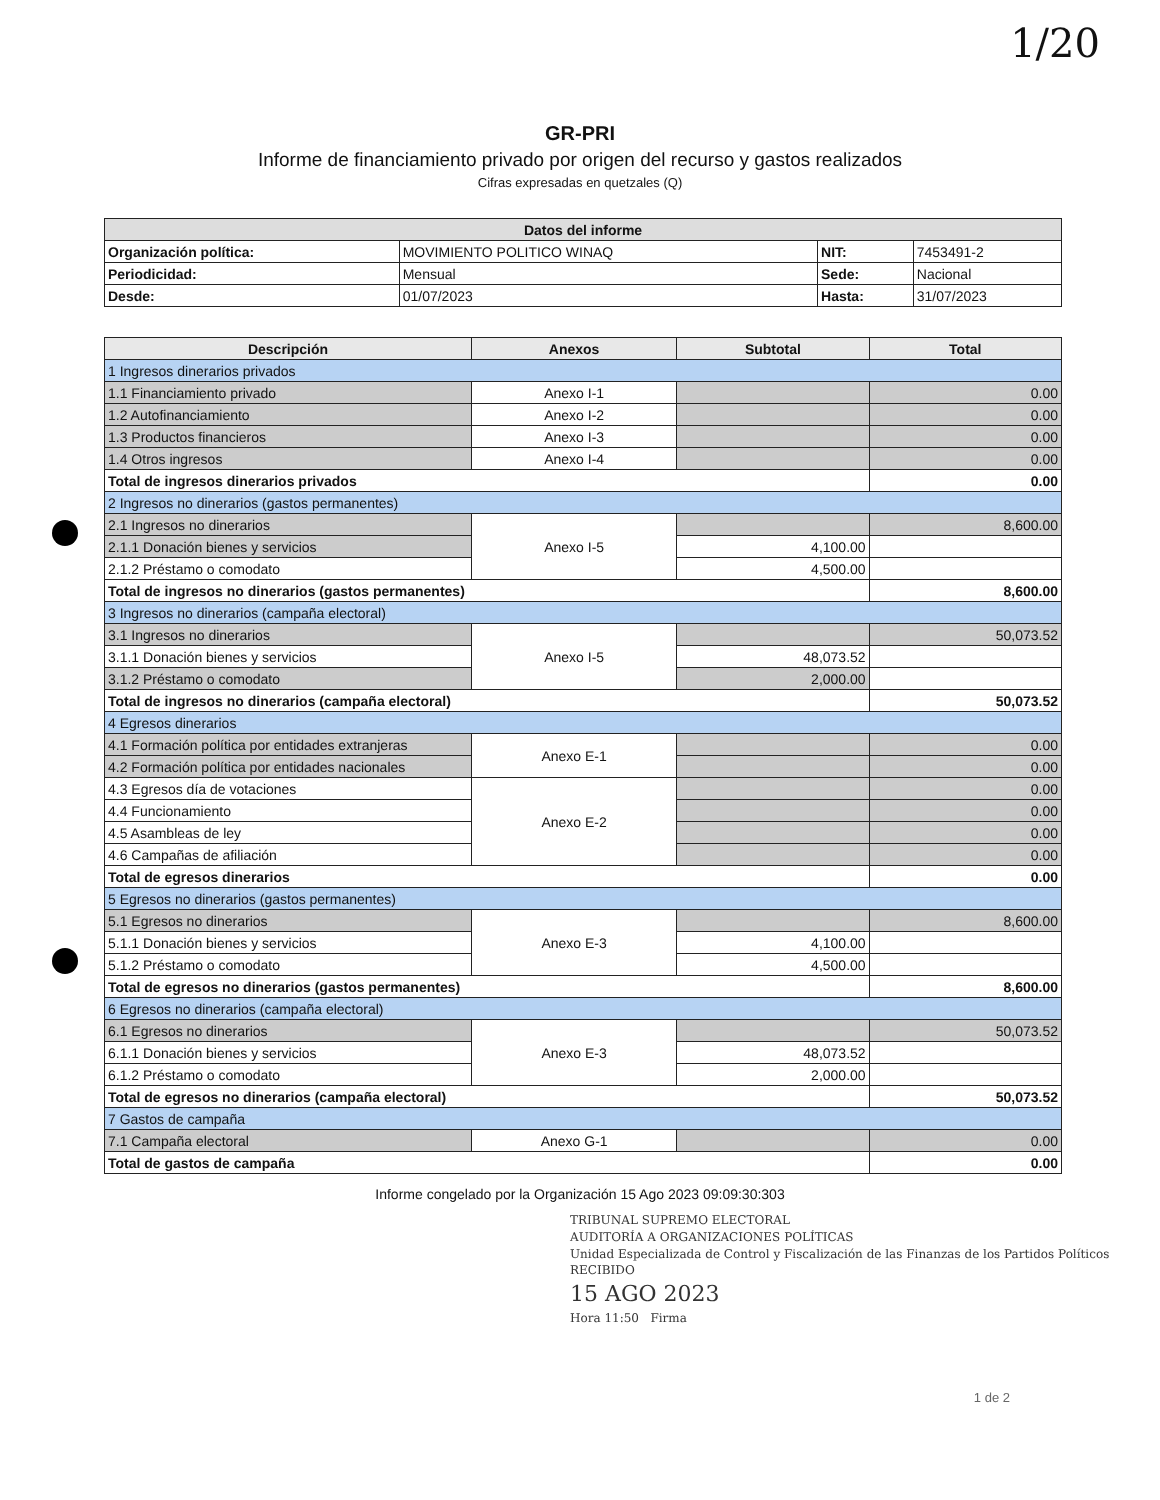1/20
GR-PRI
Informe de financiamiento privado por origen del recurso y gastos realizados
Cifras expresadas en quetzales (Q)
| Datos del informe | | | |
| --- | --- | --- | --- |
| Organización política: | MOVIMIENTO POLITICO WINAQ | NIT: | 7453491-2 |
| Periodicidad: | Mensual | Sede: | Nacional |
| Desde: | 01/07/2023 | Hasta: | 31/07/2023 |
| Descripción | Anexos | Subtotal | Total |
| --- | --- | --- | --- |
| 1 Ingresos dinerarios privados | | | |
| 1.1 Financiamiento privado | Anexo I-1 | | 0.00 |
| 1.2 Autofinanciamiento | Anexo I-2 | | 0.00 |
| 1.3 Productos financieros | Anexo I-3 | | 0.00 |
| 1.4 Otros ingresos | Anexo I-4 | | 0.00 |
| Total de ingresos dinerarios privados | | | 0.00 |
| 2 Ingresos no dinerarios (gastos permanentes) | | | |
| 2.1 Ingresos no dinerarios | Anexo I-5 | | 8,600.00 |
| 2.1.1 Donación bienes y servicios | | 4,100.00 | |
| 2.1.2 Préstamo o comodato | | 4,500.00 | |
| Total de ingresos no dinerarios (gastos permanentes) | | | 8,600.00 |
| 3 Ingresos no dinerarios (campaña electoral) | | | |
| 3.1 Ingresos no dinerarios | Anexo I-5 | | 50,073.52 |
| 3.1.1 Donación bienes y servicios | | 48,073.52 | |
| 3.1.2 Préstamo o comodato | | 2,000.00 | |
| Total de ingresos no dinerarios (campaña electoral) | | | 50,073.52 |
| 4 Egresos dinerarios | | | |
| 4.1 Formación política por entidades extranjeras | Anexo E-1 | | 0.00 |
| 4.2 Formación política por entidades nacionales | | | 0.00 |
| 4.3 Egresos día de votaciones | Anexo E-2 | | 0.00 |
| 4.4 Funcionamiento | | | 0.00 |
| 4.5 Asambleas de ley | | | 0.00 |
| 4.6 Campañas de afiliación | | | 0.00 |
| Total de egresos dinerarios | | | 0.00 |
| 5 Egresos no dinerarios (gastos permanentes) | | | |
| 5.1 Egresos no dinerarios | Anexo E-3 | | 8,600.00 |
| 5.1.1 Donación bienes y servicios | | 4,100.00 | |
| 5.1.2 Préstamo o comodato | | 4,500.00 | |
| Total de egresos no dinerarios (gastos permanentes) | | | 8,600.00 |
| 6 Egresos no dinerarios (campaña electoral) | | | |
| 6.1 Egresos no dinerarios | Anexo E-3 | | 50,073.52 |
| 6.1.1 Donación bienes y servicios | | 48,073.52 | |
| 6.1.2 Préstamo o comodato | | 2,000.00 | |
| Total de egresos no dinerarios (campaña electoral) | | | 50,073.52 |
| 7 Gastos de campaña | | | |
| 7.1 Campaña electoral | Anexo G-1 | | 0.00 |
| Total de gastos de campaña | | | 0.00 |
Informe congelado por la Organización 15 Ago 2023 09:09:30:303
TRIBUNAL SUPREMO ELECTORAL
AUDITORÍA A ORGANIZACIONES POLÍTICAS
Unidad Especializada de Control y Fiscalización de las Finanzas de los Partidos Políticos
RECIBIDO
15 AGO 2023
Hora 11:50 Firma
1 de 2